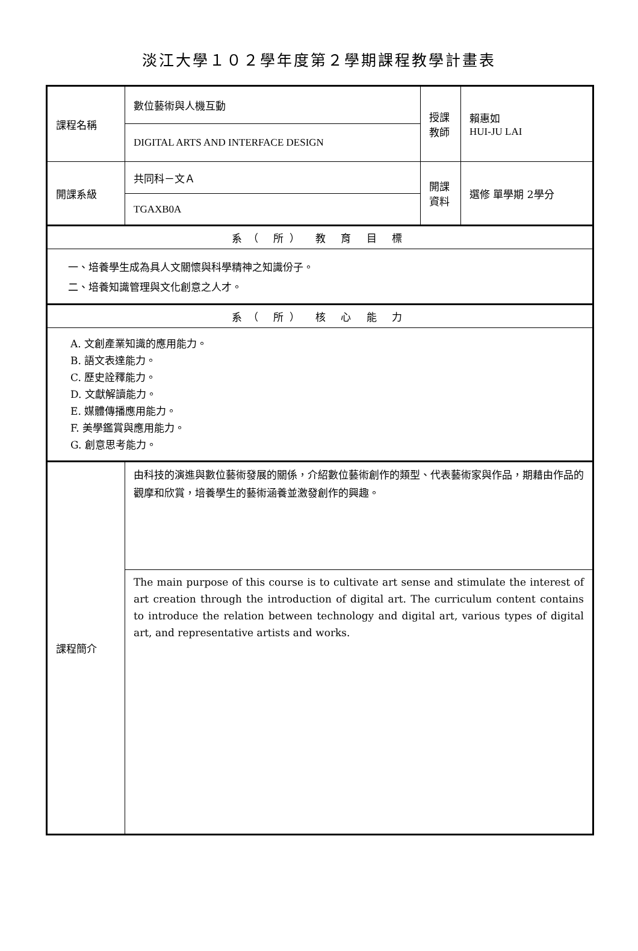淡江大學１０２學年度第２學期課程教學計畫表
| 課程名稱 | 數位藝術與人機互動 | 授課教師 | 賴惠如 HUI-JU LAI |
| | DIGITAL ARTS AND INTERFACE DESIGN | | |
| 開課系級 | 共同科－文Ａ | 開課資料 | 選修 單學期 2學分 |
| | TGAXB0A | | |
| 系（ 所） 教 育 目 標 | | | |
| 一、培養學生成為具人文關懷與科學精神之知識份子。 二、培養知識管理與文化創意之人才。 | | | |
| 系（ 所） 核 心 能 力 | | | |
| A. 文創產業知識的應用能力。 B. 語文表達能力。 C. 歷史詮釋能力。 D. 文獻解讀能力。 E. 媒體傳播應用能力。 F. 美學鑑賞與應用能力。 G. 創意思考能力。 | | | |
| 課程簡介 | 由科技的演進與數位藝術發展的關係，介紹數位藝術創作的類型、代表藝術家與作品，期藉由作品的觀摩和欣賞，培養學生的藝術涵養並激發創作的興趣。 | | |
| | The main purpose of this course is to cultivate art sense and stimulate the interest of art creation through the introduction of digital art. The curriculum content contains to introduce the relation between technology and digital art, various types of digital art, and representative artists and works. | | |